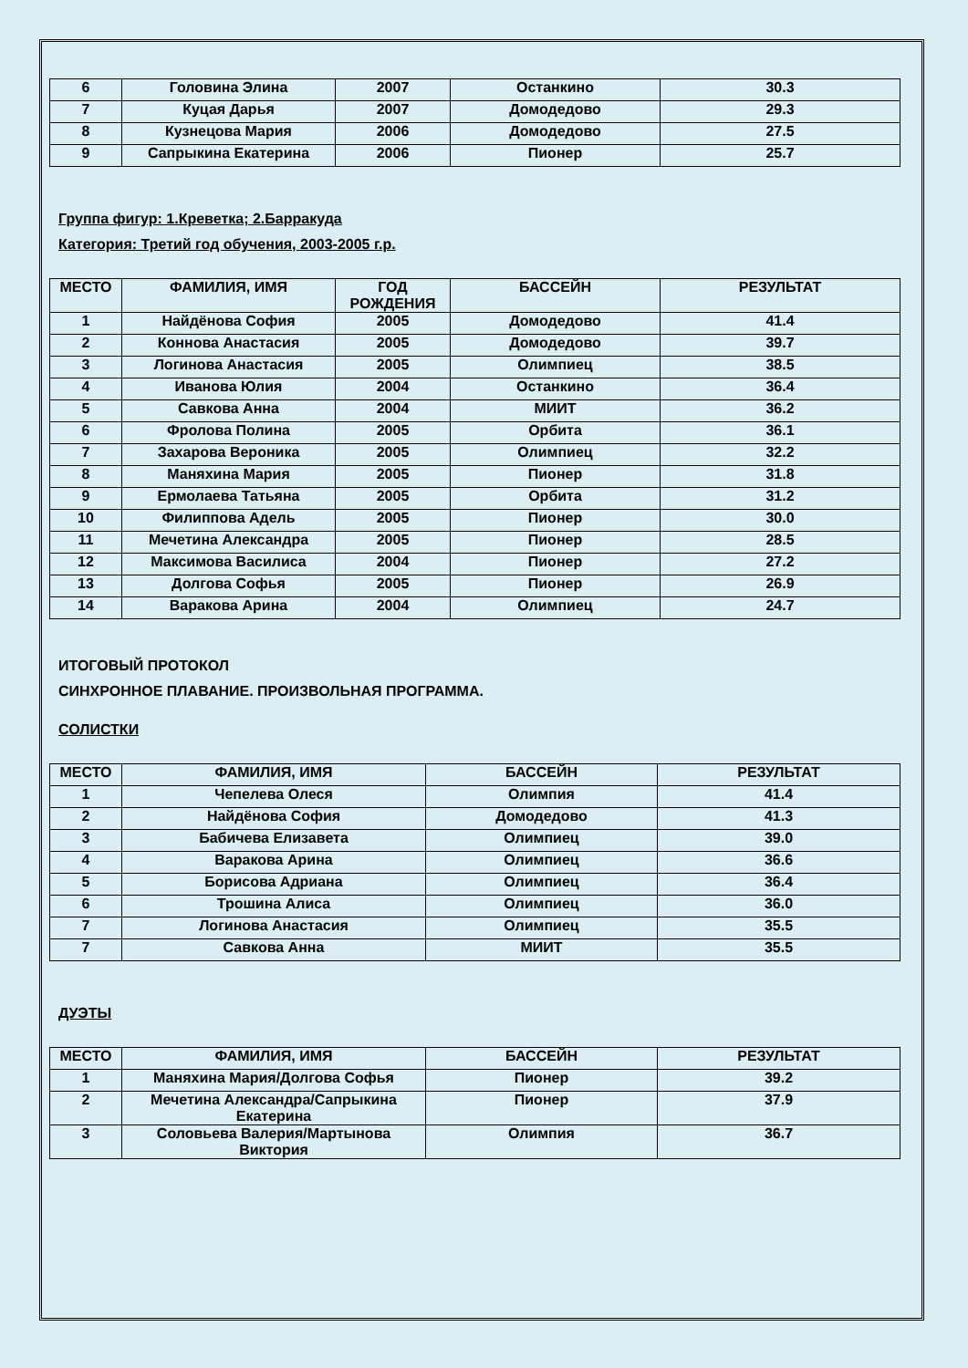| 6 | Головина Элина | 2007 | Останкино | 30.3 |
| 7 | Куцая Дарья | 2007 | Домодедово | 29.3 |
| 8 | Кузнецова Мария | 2006 | Домодедово | 27.5 |
| 9 | Сапрыкина Екатерина | 2006 | Пионер | 25.7 |
Группа фигур: 1.Креветка; 2.Барракуда
Категория: Третий год обучения, 2003-2005 г.р.
| МЕСТО | ФАМИЛИЯ, ИМЯ | ГОД РОЖДЕНИЯ | БАССЕЙН | РЕЗУЛЬТАТ |
| --- | --- | --- | --- | --- |
| 1 | Найдёнова София | 2005 | Домодедово | 41.4 |
| 2 | Коннова Анастасия | 2005 | Домодедово | 39.7 |
| 3 | Логинова Анастасия | 2005 | Олимпиец | 38.5 |
| 4 | Иванова Юлия | 2004 | Останкино | 36.4 |
| 5 | Савкова Анна | 2004 | МИИТ | 36.2 |
| 6 | Фролова Полина | 2005 | Орбита | 36.1 |
| 7 | Захарова Вероника | 2005 | Олимпиец | 32.2 |
| 8 | Маняхина Мария | 2005 | Пионер | 31.8 |
| 9 | Ермолаева Татьяна | 2005 | Орбита | 31.2 |
| 10 | Филиппова Адель | 2005 | Пионер | 30.0 |
| 11 | Мечетина Александра | 2005 | Пионер | 28.5 |
| 12 | Максимова Василиса | 2004 | Пионер | 27.2 |
| 13 | Долгова Софья | 2005 | Пионер | 26.9 |
| 14 | Варакова Арина | 2004 | Олимпиец | 24.7 |
ИТОГОВЫЙ ПРОТОКОЛ
СИНХРОННОЕ ПЛАВАНИЕ. ПРОИЗВОЛЬНАЯ ПРОГРАММА.
СОЛИСТКИ
| МЕСТО | ФАМИЛИЯ, ИМЯ | БАССЕЙН | РЕЗУЛЬТАТ |
| --- | --- | --- | --- |
| 1 | Чепелева Олеся | Олимпия | 41.4 |
| 2 | Найдёнова София | Домодедово | 41.3 |
| 3 | Бабичева Елизавета | Олимпиец | 39.0 |
| 4 | Варакова Арина | Олимпиец | 36.6 |
| 5 | Борисова Адриана | Олимпиец | 36.4 |
| 6 | Трошина Алиса | Олимпиец | 36.0 |
| 7 | Логинова Анастасия | Олимпиец | 35.5 |
| 7 | Савкова Анна | МИИТ | 35.5 |
ДУЭТЫ
| МЕСТО | ФАМИЛИЯ, ИМЯ | БАССЕЙН | РЕЗУЛЬТАТ |
| --- | --- | --- | --- |
| 1 | Маняхина Мария/Долгова Софья | Пионер | 39.2 |
| 2 | Мечетина Александра/Сапрыкина Екатерина | Пионер | 37.9 |
| 3 | Соловьева Валерия/Мартынова Виктория | Олимпия | 36.7 |